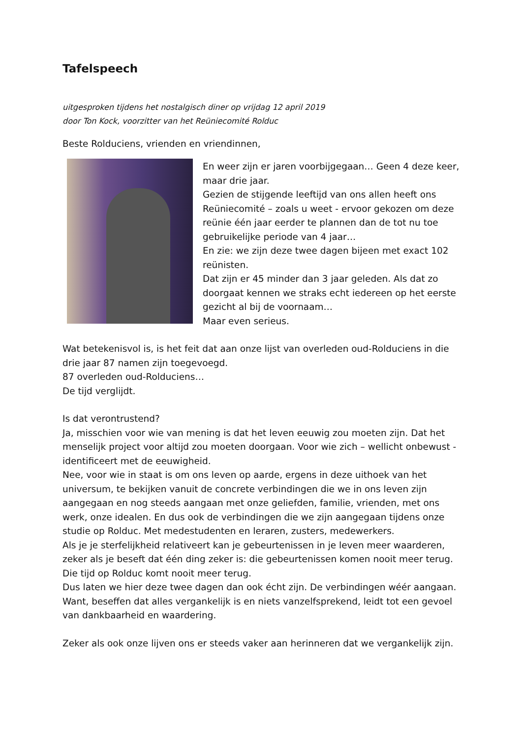Tafelspeech
uitgesproken tijdens het nostalgisch diner op vrijdag 12 april 2019
door Ton Kock, voorzitter van het Reüniecomité Rolduc
Beste Rolduciens, vrienden en vriendinnen,
En weer zijn er jaren voorbijgegaan… Geen 4 deze keer, maar drie jaar.
Gezien de stijgende leeftijd van ons allen heeft ons Reüniecomité – zoals u weet - ervoor gekozen om deze reünie één jaar eerder te plannen dan de tot nu toe gebruikelijke periode van 4 jaar…
En zie: we zijn deze twee dagen bijeen met exact 102 reünisten.
Dat zijn er 45 minder dan 3 jaar geleden. Als dat zo doorgaat kennen we straks echt iedereen op het eerste gezicht al bij de voornaam…
Maar even serieus.
Wat betekenisvol is, is het feit dat aan onze lijst van overleden oud-Rolduciens in die drie jaar 87 namen zijn toegevoegd.
87 overleden oud-Rolduciens…
De tijd verglijdt.
Is dat verontrustend?
Ja, misschien voor wie van mening is dat het leven eeuwig zou moeten zijn. Dat het menselijk project voor altijd zou moeten doorgaan. Voor wie zich – wellicht onbewust - identificeert met de eeuwigheid.
Nee, voor wie in staat is om ons leven op aarde, ergens in deze uithoek van het universum, te bekijken vanuit de concrete verbindingen die we in ons leven zijn aangegaan en nog steeds aangaan met onze geliefden, familie, vrienden, met ons werk, onze idealen. En dus ook de verbindingen die we zijn aangegaan tijdens onze studie op Rolduc. Met medestudenten en leraren, zusters, medewerkers.
Als je je sterfelijkheid relativeert kan je gebeurtenissen in je leven meer waarderen, zeker als je beseft dat één ding zeker is: die gebeurtenissen komen nooit meer terug. Die tijd op Rolduc komt nooit meer terug.
Dus laten we hier deze twee dagen dan ook écht zijn. De verbindingen wéér aangaan. Want, beseffen dat alles vergankelijk is en niets vanzelfsprekend, leidt tot een gevoel van dankbaarheid en waardering.
Zeker als ook onze lijven ons er steeds vaker aan herinneren dat we vergankelijk zijn.